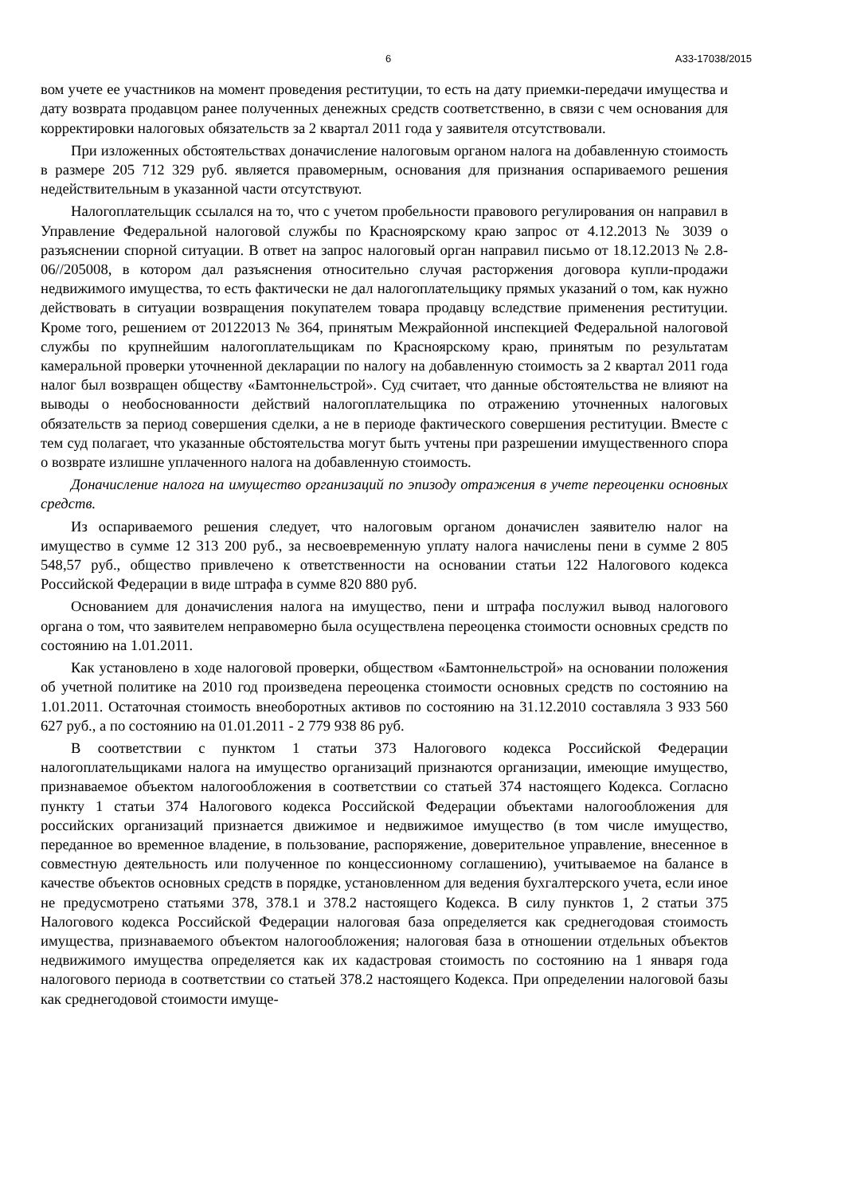6 А33-17038/2015
вом учете ее участников на момент проведения реституции, то есть на дату приемки-передачи имущества и дату возврата продавцом ранее полученных денежных средств соответственно, в связи с чем основания для корректировки налоговых обязательств за 2 квартал 2011 года у заявителя отсутствовали.
При изложенных обстоятельствах доначисление налоговым органом налога на добавленную стоимость в размере 205 712 329 руб. является правомерным, основания для признания оспариваемого решения недействительным в указанной части отсутствуют.
Налогоплательщик ссылался на то, что с учетом пробельности правового регулирования он направил в Управление Федеральной налоговой службы по Красноярскому краю запрос от 4.12.2013 № 3039 о разъяснении спорной ситуации. В ответ на запрос налоговый орган направил письмо от 18.12.2013 № 2.8-06//205008, в котором дал разъяснения относительно случая расторжения договора купли-продажи недвижимого имущества, то есть фактически не дал налогоплательщику прямых указаний о том, как нужно действовать в ситуации возвращения покупателем товара продавцу вследствие применения реституции. Кроме того, решением от 20122013 № 364, принятым Межрайонной инспекцией Федеральной налоговой службы по крупнейшим налогоплательщикам по Красноярскому краю, принятым по результатам камеральной проверки уточненной декларации по налогу на добавленную стоимость за 2 квартал 2011 года налог был возвращен обществу «Бамтоннельстрой». Суд считает, что данные обстоятельства не влияют на выводы о необоснованности действий налогоплательщика по отражению уточненных налоговых обязательств за период совершения сделки, а не в периоде фактического совершения реституции. Вместе с тем суд полагает, что указанные обстоятельства могут быть учтены при разрешении имущественного спора о возврате излишне уплаченного налога на добавленную стоимость.
Доначисление налога на имущество организаций по эпизоду отражения в учете переоценки основных средств.
Из оспариваемого решения следует, что налоговым органом доначислен заявителю налог на имущество в сумме 12 313 200 руб., за несвоевременную уплату налога начислены пени в сумме 2 805 548,57 руб., общество привлечено к ответственности на основании статьи 122 Налогового кодекса Российской Федерации в виде штрафа в сумме 820 880 руб.
Основанием для доначисления налога на имущество, пени и штрафа послужил вывод налогового органа о том, что заявителем неправомерно была осуществлена переоценка стоимости основных средств по состоянию на 1.01.2011.
Как установлено в ходе налоговой проверки, обществом «Бамтоннельстрой» на основании положения об учетной политике на 2010 год произведена переоценка стоимости основных средств по состоянию на 1.01.2011. Остаточная стоимость внеоборотных активов по состоянию на 31.12.2010 составляла 3 933 560 627 руб., а по состоянию на 01.01.2011 - 2 779 938 86 руб.
В соответствии с пунктом 1 статьи 373 Налогового кодекса Российской Федерации налогоплательщиками налога на имущество организаций признаются организации, имеющие имущество, признаваемое объектом налогообложения в соответствии со статьей 374 настоящего Кодекса. Согласно пункту 1 статьи 374 Налогового кодекса Российской Федерации объектами налогообложения для российских организаций признается движимое и недвижимое имущество (в том числе имущество, переданное во временное владение, в пользование, распоряжение, доверительное управление, внесенное в совместную деятельность или полученное по концессионному соглашению), учитываемое на балансе в качестве объектов основных средств в порядке, установленном для ведения бухгалтерского учета, если иное не предусмотрено статьями 378, 378.1 и 378.2 настоящего Кодекса. В силу пунктов 1, 2 статьи 375 Налогового кодекса Российской Федерации налоговая база определяется как среднегодовая стоимость имущества, признаваемого объектом налогообложения; налоговая база в отношении отдельных объектов недвижимого имущества определяется как их кадастровая стоимость по состоянию на 1 января года налогового периода в соответствии со статьей 378.2 настоящего Кодекса. При определении налоговой базы как среднегодовой стоимости имуще-